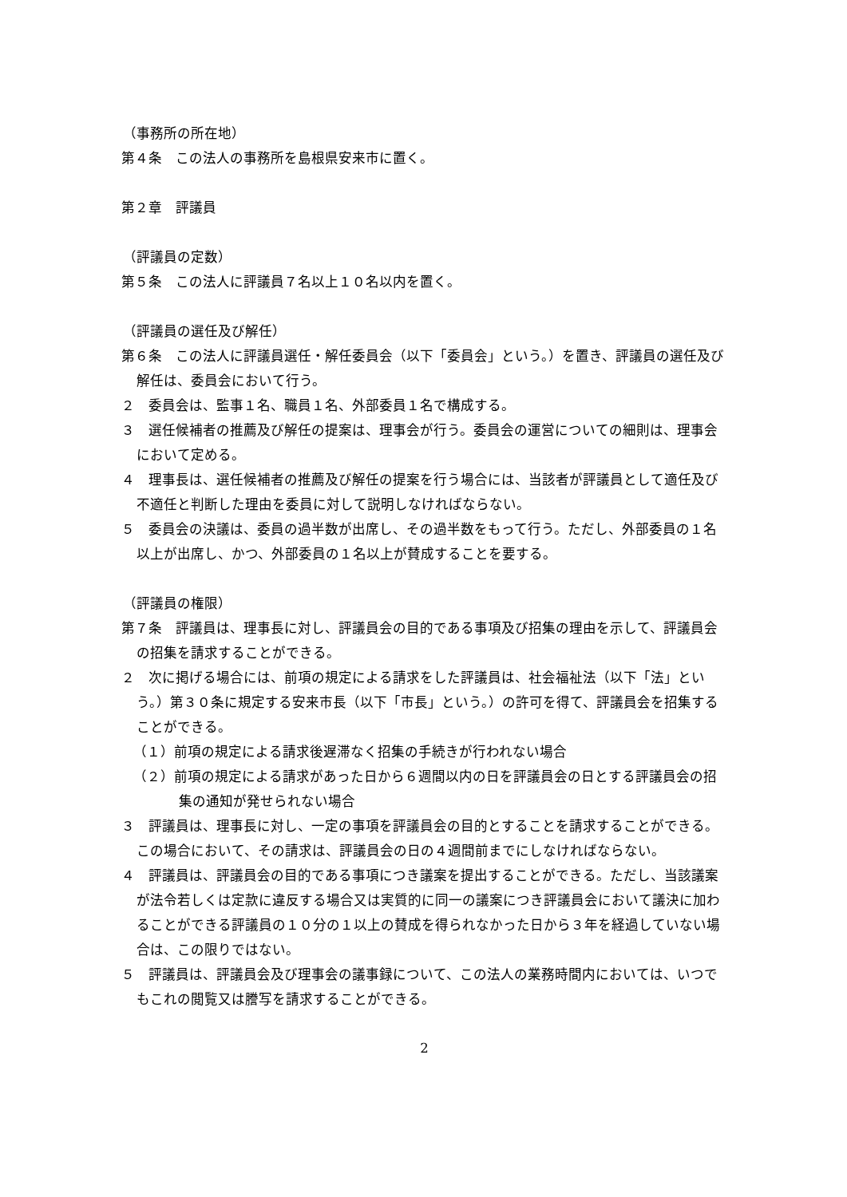（事務所の所在地）
第４条　この法人の事務所を島根県安来市に置く。
第２章　評議員
（評議員の定数）
第５条　この法人に評議員７名以上１０名以内を置く。
（評議員の選任及び解任）
第６条　この法人に評議員選任・解任委員会（以下「委員会」という。）を置き、評議員の選任及び解任は、委員会において行う。
２　委員会は、監事１名、職員１名、外部委員１名で構成する。
３　選任候補者の推薦及び解任の提案は、理事会が行う。委員会の運営についての細則は、理事会において定める。
４　理事長は、選任候補者の推薦及び解任の提案を行う場合には、当該者が評議員として適任及び不適任と判断した理由を委員に対して説明しなければならない。
５　委員会の決議は、委員の過半数が出席し、その過半数をもって行う。ただし、外部委員の１名以上が出席し、かつ、外部委員の１名以上が賛成することを要する。
（評議員の権限）
第７条　評議員は、理事長に対し、評議員会の目的である事項及び招集の理由を示して、評議員会の招集を請求することができる。
２　次に掲げる場合には、前項の規定による請求をした評議員は、社会福祉法（以下「法」という。）第３０条に規定する安来市長（以下「市長」という。）の許可を得て、評議員会を招集することができる。
（１）前項の規定による請求後遅滞なく招集の手続きが行われない場合
（２）前項の規定による請求があった日から６週間以内の日を評議員会の日とする評議員会の招集の通知が発せられない場合
３　評議員は、理事長に対し、一定の事項を評議員会の目的とすることを請求することができる。この場合において、その請求は、評議員会の日の４週間前までにしなければならない。
４　評議員は、評議員会の目的である事項につき議案を提出することができる。ただし、当該議案が法令若しくは定款に違反する場合又は実質的に同一の議案につき評議員会において議決に加わることができる評議員の１０分の１以上の賛成を得られなかった日から３年を経過していない場合は、この限りではない。
５　評議員は、評議員会及び理事会の議事録について、この法人の業務時間内においては、いつでもこれの閲覧又は謄写を請求することができる。
2